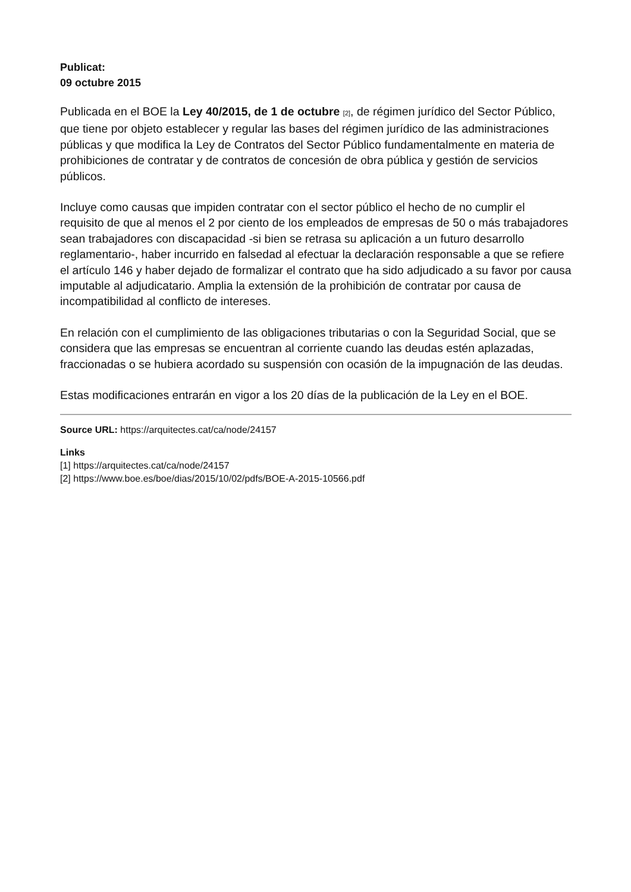Publicat:
09 octubre 2015
Publicada en el BOE la Ley 40/2015, de 1 de octubre [2], de régimen jurídico del Sector Público, que tiene por objeto establecer y regular las bases del régimen jurídico de las administraciones públicas y que modifica la Ley de Contratos del Sector Público fundamentalmente en materia de prohibiciones de contratar y de contratos de concesión de obra pública y gestión de servicios públicos.
Incluye como causas que impiden contratar con el sector público el hecho de no cumplir el requisito de que al menos el 2 por ciento de los empleados de empresas de 50 o más trabajadores sean trabajadores con discapacidad -si bien se retrasa su aplicación a un futuro desarrollo reglamentario-, haber incurrido en falsedad al efectuar la declaración responsable a que se refiere el artículo 146 y haber dejado de formalizar el contrato que ha sido adjudicado a su favor por causa imputable al adjudicatario. Amplia la extensión de la prohibición de contratar por causa de incompatibilidad al conflicto de intereses.
En relación con el cumplimiento de las obligaciones tributarias o con la Seguridad Social, que se considera que las empresas se encuentran al corriente cuando las deudas estén aplazadas, fraccionadas o se hubiera acordado su suspensión con ocasión de la impugnación de las deudas.
Estas modificaciones entrarán en vigor a los 20 días de la publicación de la Ley en el BOE.
Source URL: https://arquitectes.cat/ca/node/24157
Links
[1] https://arquitectes.cat/ca/node/24157
[2] https://www.boe.es/boe/dias/2015/10/02/pdfs/BOE-A-2015-10566.pdf